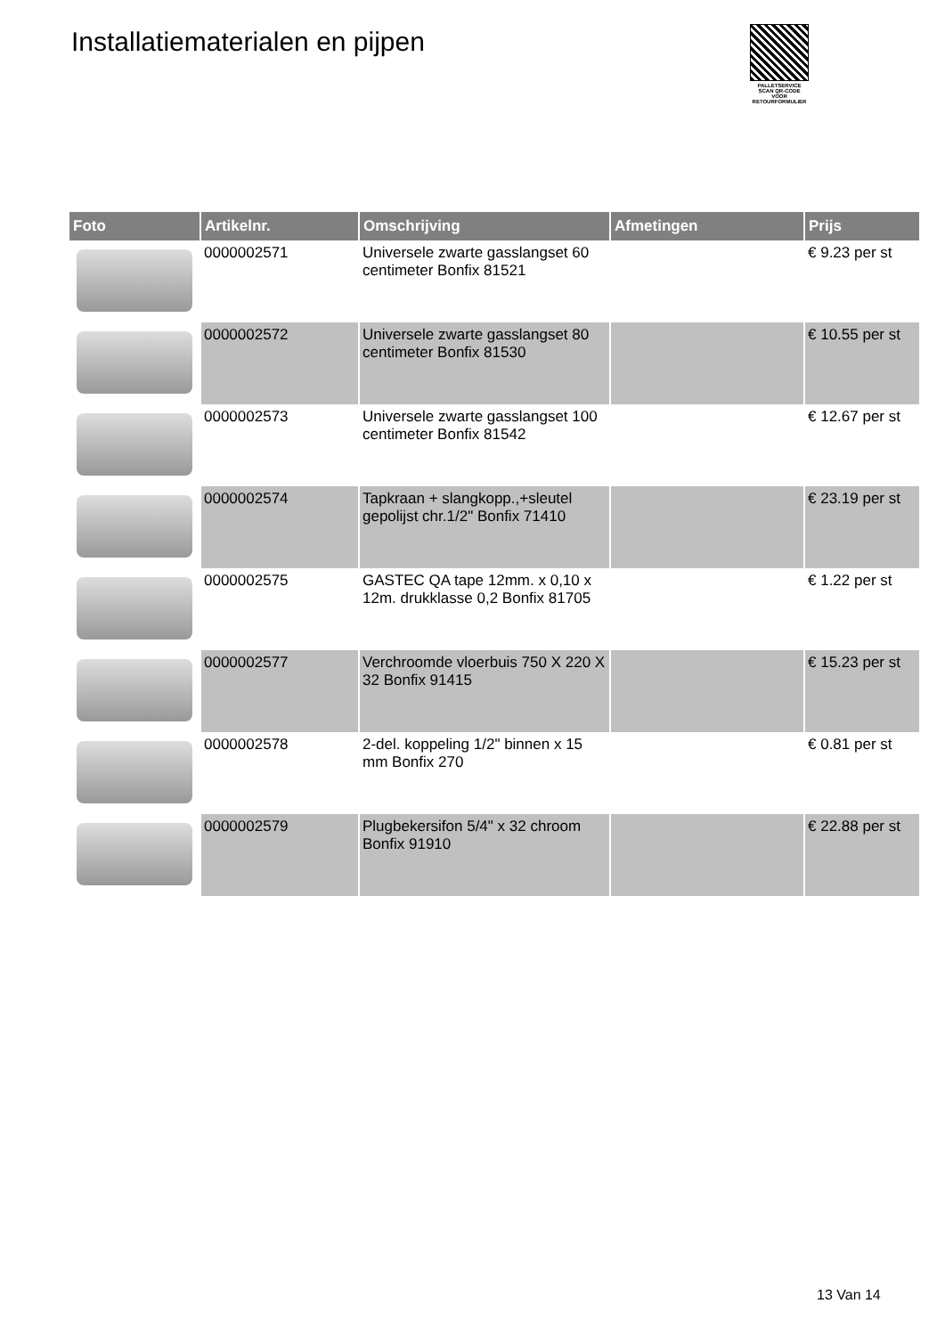Installatiematerialen en pijpen
PALLETSERVICE
SCAN QR-CODE VOOR RETOURFORMULIER
| Foto | Artikelnr. | Omschrijving | Afmetingen | Prijs |
| --- | --- | --- | --- | --- |
| | 0000002571 | Universele zwarte gasslangset 60 centimeter Bonfix 81521 | | € 9.23 per st |
| | 0000002572 | Universele zwarte gasslangset 80 centimeter Bonfix 81530 | | € 10.55 per st |
| | 0000002573 | Universele zwarte gasslangset 100 centimeter Bonfix 81542 | | € 12.67 per st |
| | 0000002574 | Tapkraan + slangkopp.,+sleutel gepolijst chr.1/2" Bonfix 71410 | | € 23.19 per st |
| | 0000002575 | GASTEC QA tape 12mm. x 0,10 x 12m. drukklasse 0,2 Bonfix 81705 | | € 1.22 per st |
| | 0000002577 | Verchroomde vloerbuis 750 X 220 X 32 Bonfix 91415 | | € 15.23 per st |
| | 0000002578 | 2-del. koppeling 1/2" binnen x 15 mm Bonfix 270 | | € 0.81 per st |
| | 0000002579 | Plugbekersifon 5/4" x 32 chroom Bonfix 91910 | | € 22.88 per st |
13 Van 14